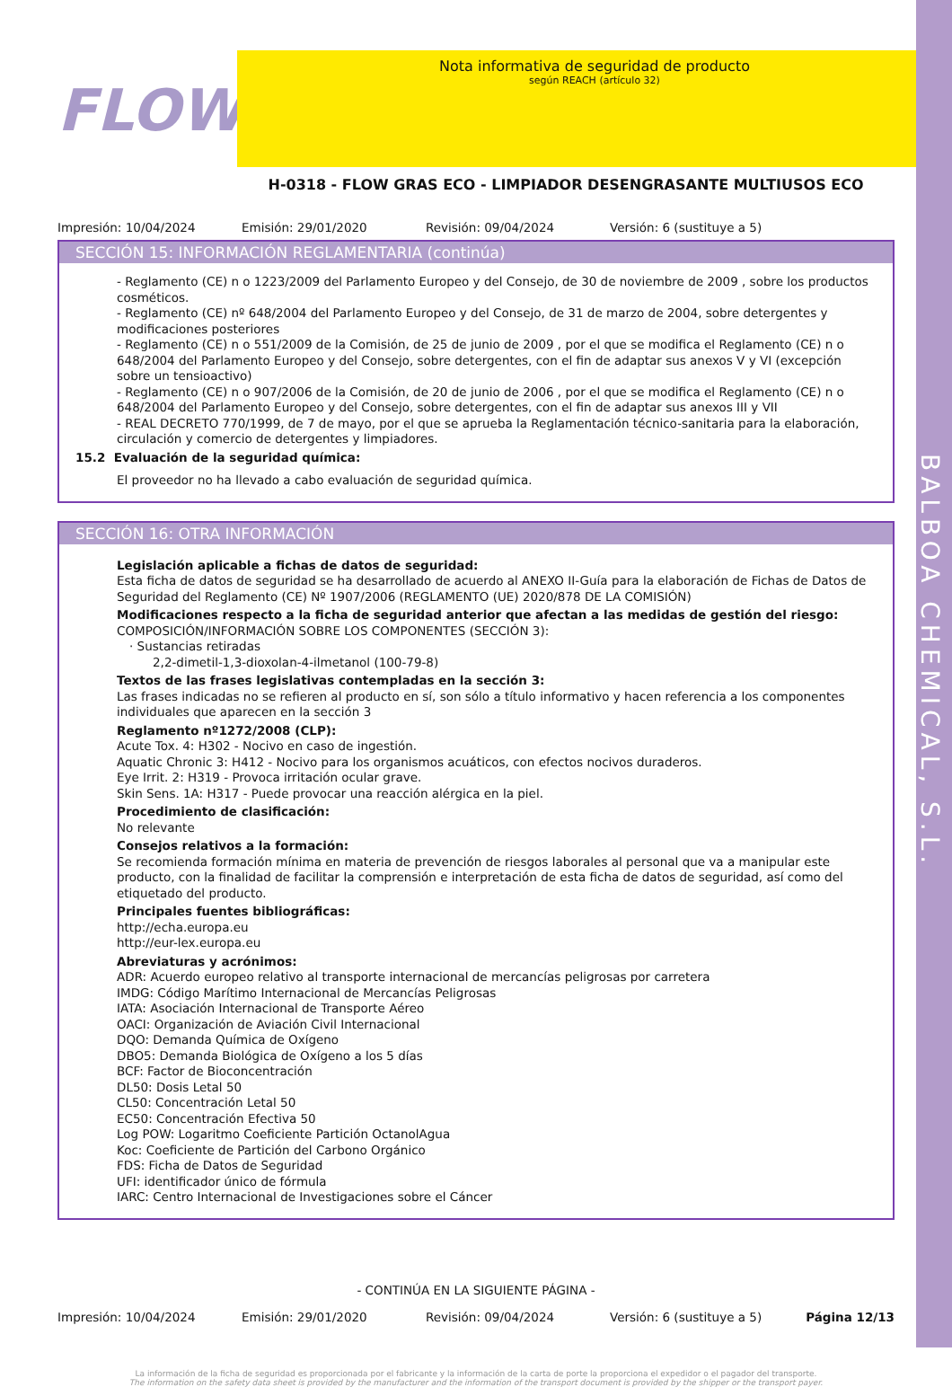BALBOA CHEMICAL, S.L.
FLOW
Nota informativa de seguridad de producto
según REACH (artículo 32)
H-0318 - FLOW GRAS ECO - LIMPIADOR DESENGRASANTE MULTIUSOS ECO
Impresión: 10/04/2024 Emisión: 29/01/2020 Revisión: 09/04/2024 Versión: 6 (sustituye a 5)
SECCIÓN 15: INFORMACIÓN REGLAMENTARIA (continúa)
- Reglamento (CE) n o 1223/2009 del Parlamento Europeo y del Consejo, de 30 de noviembre de 2009 , sobre los productos cosméticos.
- Reglamento (CE) nº 648/2004 del Parlamento Europeo y del Consejo, de 31 de marzo de 2004, sobre detergentes y modificaciones posteriores
- Reglamento (CE) n o 551/2009 de la Comisión, de 25 de junio de 2009 , por el que se modifica el Reglamento (CE) n o 648/2004 del Parlamento Europeo y del Consejo, sobre detergentes, con el fin de adaptar sus anexos V y VI (excepción sobre un tensioactivo)
- Reglamento (CE) n o 907/2006 de la Comisión, de 20 de junio de 2006 , por el que se modifica el Reglamento (CE) n o 648/2004 del Parlamento Europeo y del Consejo, sobre detergentes, con el fin de adaptar sus anexos III y VII
- REAL DECRETO 770/1999, de 7 de mayo, por el que se aprueba la Reglamentación técnico-sanitaria para la elaboración, circulación y comercio de detergentes y limpiadores.
15.2 Evaluación de la seguridad química:
El proveedor no ha llevado a cabo evaluación de seguridad química.
SECCIÓN 16: OTRA INFORMACIÓN
Legislación aplicable a fichas de datos de seguridad:
Esta ficha de datos de seguridad se ha desarrollado de acuerdo al ANEXO II-Guía para la elaboración de Fichas de Datos de Seguridad del Reglamento (CE) Nº 1907/2006 (REGLAMENTO (UE) 2020/878 DE LA COMISIÓN)
Modificaciones respecto a la ficha de seguridad anterior que afectan a las medidas de gestión del riesgo:
COMPOSICIÓN/INFORMACIÓN SOBRE LOS COMPONENTES (SECCIÓN 3):
· Sustancias retiradas
2,2-dimetil-1,3-dioxolan-4-ilmetanol (100-79-8)
Textos de las frases legislativas contempladas en la sección 3:
Las frases indicadas no se refieren al producto en sí, son sólo a título informativo y hacen referencia a los componentes individuales que aparecen en la sección 3
Reglamento nº1272/2008 (CLP):
Acute Tox. 4: H302 - Nocivo en caso de ingestión.
Aquatic Chronic 3: H412 - Nocivo para los organismos acuáticos, con efectos nocivos duraderos.
Eye Irrit. 2: H319 - Provoca irritación ocular grave.
Skin Sens. 1A: H317 - Puede provocar una reacción alérgica en la piel.
Procedimiento de clasificación:
No relevante
Consejos relativos a la formación:
Se recomienda formación mínima en materia de prevención de riesgos laborales al personal que va a manipular este producto, con la finalidad de facilitar la comprensión e interpretación de esta ficha de datos de seguridad, así como del etiquetado del producto.
Principales fuentes bibliográficas:
http://echa.europa.eu
http://eur-lex.europa.eu
Abreviaturas y acrónimos:
ADR: Acuerdo europeo relativo al transporte internacional de mercancías peligrosas por carretera
IMDG: Código Marítimo Internacional de Mercancías Peligrosas
IATA: Asociación Internacional de Transporte Aéreo
OACI: Organización de Aviación Civil Internacional
DQO: Demanda Química de Oxígeno
DBO5: Demanda Biológica de Oxígeno a los 5 días
BCF: Factor de Bioconcentración
DL50: Dosis Letal 50
CL50: Concentración Letal 50
EC50: Concentración Efectiva 50
Log POW: Logaritmo Coeficiente Partición OctanolAgua
Koc: Coeficiente de Partición del Carbono Orgánico
FDS: Ficha de Datos de Seguridad
UFI: identificador único de fórmula
IARC: Centro Internacional de Investigaciones sobre el Cáncer
- CONTINÚA EN LA SIGUIENTE PÁGINA -
Impresión: 10/04/2024 Emisión: 29/01/2020 Revisión: 09/04/2024 Versión: 6 (sustituye a 5) Página 12/13
La información de la ficha de seguridad es proporcionada por el fabricante y la información de la carta de porte la proporciona el expedidor o el pagador del transporte.
The information on the safety data sheet is provided by the manufacturer and the information of the transport document is provided by the shipper or the transport payer.